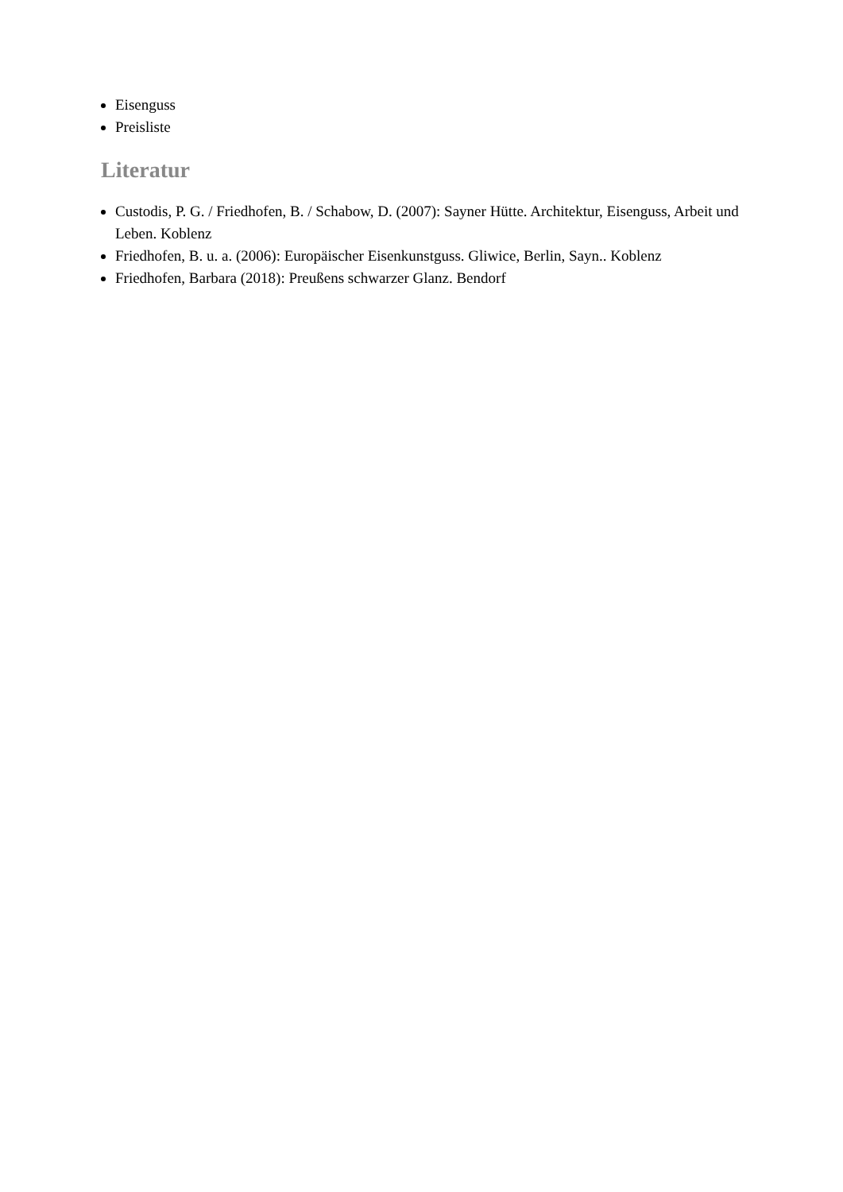Eisenguss
Preisliste
Literatur
Custodis, P. G. / Friedhofen, B. / Schabow, D. (2007): Sayner Hütte. Architektur, Eisenguss, Arbeit und Leben. Koblenz
Friedhofen, B. u. a. (2006): Europäischer Eisenkunstguss. Gliwice, Berlin, Sayn.. Koblenz
Friedhofen, Barbara (2018): Preußens schwarzer Glanz. Bendorf